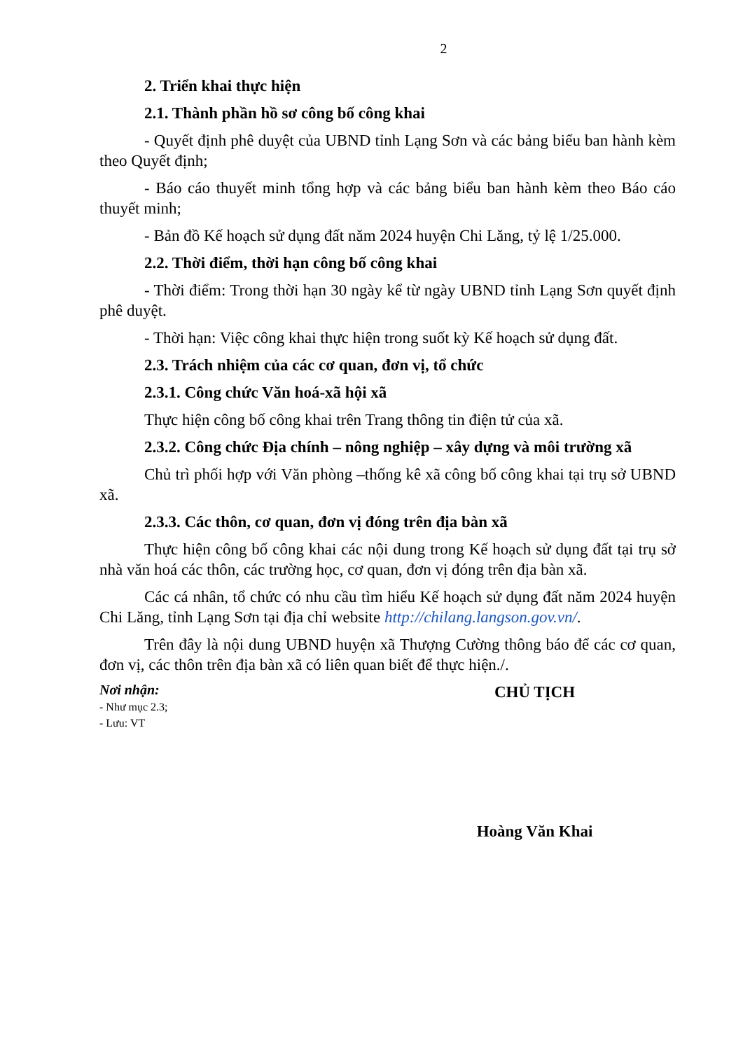2
2. Triển khai thực hiện
2.1. Thành phần hồ sơ công bố công khai
- Quyết định phê duyệt của UBND tỉnh Lạng Sơn và các bảng biểu ban hành kèm theo Quyết định;
- Báo cáo thuyết minh tổng hợp và các bảng biểu ban hành kèm theo Báo cáo thuyết minh;
- Bản đồ Kế hoạch sử dụng đất năm 2024 huyện Chi Lăng, tỷ lệ 1/25.000.
2.2. Thời điểm, thời hạn công bố công khai
- Thời điểm: Trong thời hạn 30 ngày kể từ ngày UBND tỉnh Lạng Sơn quyết định phê duyệt.
- Thời hạn: Việc công khai thực hiện trong suốt kỳ Kế hoạch sử dụng đất.
2.3. Trách nhiệm của các cơ quan, đơn vị, tổ chức
2.3.1. Công chức Văn hoá-xã hội xã
Thực hiện công bố công khai trên Trang thông tin điện tử của xã.
2.3.2. Công chức Địa chính – nông nghiệp – xây dựng và môi trường xã
Chủ trì phối hợp với Văn phòng –thống kê xã công bố công khai tại trụ sở UBND xã.
2.3.3. Các thôn, cơ quan, đơn vị đóng trên địa bàn xã
Thực hiện công bố công khai các nội dung trong Kế hoạch sử dụng đất tại trụ sở nhà văn hoá các thôn, các trường học, cơ quan, đơn vị đóng trên địa bàn xã.
Các cá nhân, tổ chức có nhu cầu tìm hiểu Kế hoạch sử dụng đất năm 2024 huyện Chi Lăng, tỉnh Lạng Sơn tại địa chỉ website http://chilang.langson.gov.vn/.
Trên đây là nội dung UBND huyện xã Thượng Cường thông báo để các cơ quan, đơn vị, các thôn trên địa bàn xã có liên quan biết để thực hiện./.
Nơi nhận:
- Như mục 2.3;
- Lưu: VT
CHỦ TỊCH
Hoàng Văn Khai